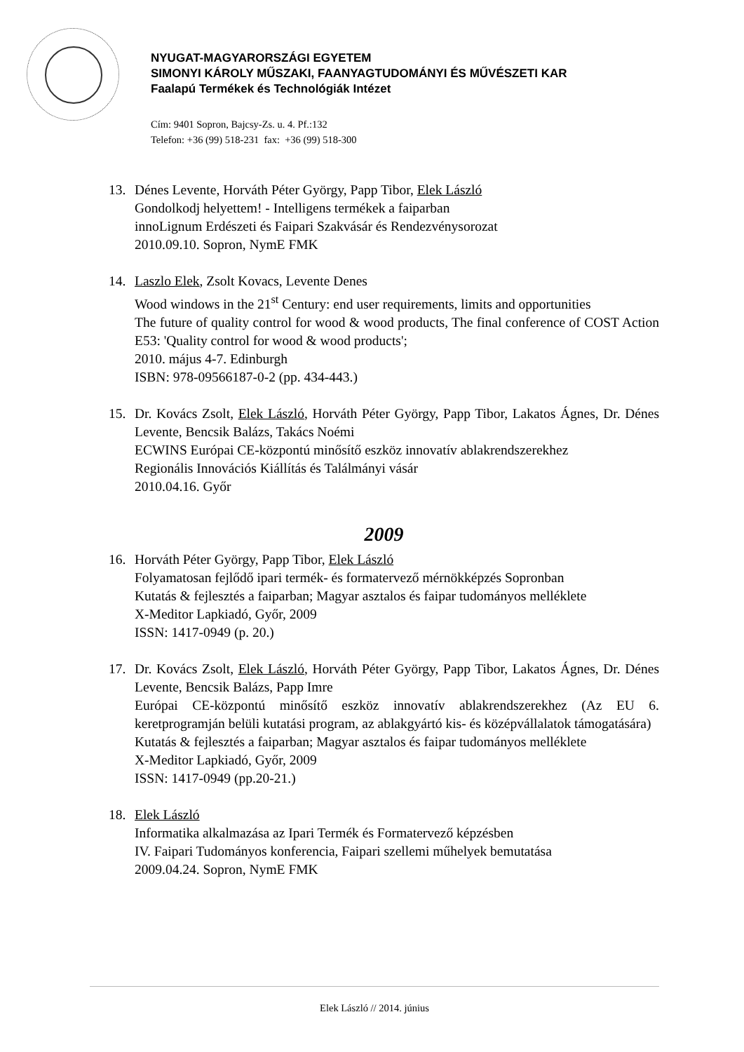NYUGAT-MAGYARORSZÁGI EGYETEM
SIMONYI KÁROLY MŰSZAKI, FAANYAGTUDOMÁNYI ÉS MŰVÉSZETI KAR
Faalapú Termékek és Technológiák Intézet
Cím: 9401 Sopron, Bajcsy-Zs. u. 4. Pf.:132
Telefon: +36 (99) 518-231 fax: +36 (99) 518-300
13. Dénes Levente, Horváth Péter György, Papp Tibor, Elek László
Gondolkodj helyettem! - Intelligens termékek a faiparban
innoLignum Erdészeti és Faipari Szakvásár és Rendezvénysorozat
2010.09.10. Sopron, NymE FMK
14. Laszlo Elek, Zsolt Kovacs, Levente Denes
Wood windows in the 21<sup>st</sup> Century: end user requirements, limits and opportunities
The future of quality control for wood & wood products, The final conference of COST Action E53: 'Quality control for wood & wood products';
2010. május 4-7. Edinburgh
ISBN: 978-09566187-0-2 (pp. 434-443.)
15. Dr. Kovács Zsolt, Elek László, Horváth Péter György, Papp Tibor, Lakatos Ágnes, Dr. Dénes Levente, Bencsik Balázs, Takács Noémi
ECWINS Európai CE-központú minősítő eszköz innovatív ablakrendszerekhez
Regionális Innovációs Kiállítás és Találmányi vásár
2010.04.16. Győr
2009
16. Horváth Péter György, Papp Tibor, Elek László
Folyamatosan fejlődő ipari termék- és formatervező mérnökképzés Sopronban
Kutatás & fejlesztés a faiparban; Magyar asztalos és faipar tudományos melléklete
X-Meditor Lapkiadó, Győr, 2009
ISSN: 1417-0949 (p. 20.)
17. Dr. Kovács Zsolt, Elek László, Horváth Péter György, Papp Tibor, Lakatos Ágnes, Dr. Dénes Levente, Bencsik Balázs, Papp Imre
Európai CE-központú minősítő eszköz innovatív ablakrendszerekhez (Az EU 6. keretprogramján belüli kutatási program, az ablakgyártó kis- és középvállalatok támogatására)
Kutatás & fejlesztés a faiparban; Magyar asztalos és faipar tudományos melléklete
X-Meditor Lapkiadó, Győr, 2009
ISSN: 1417-0949 (pp.20-21.)
18. Elek László
Informatika alkalmazása az Ipari Termék és Formatervező képzésben
IV. Faipari Tudományos konferencia, Faipari szellemi műhelyek bemutatása
2009.04.24. Sopron, NymE FMK
Elek László // 2014. június